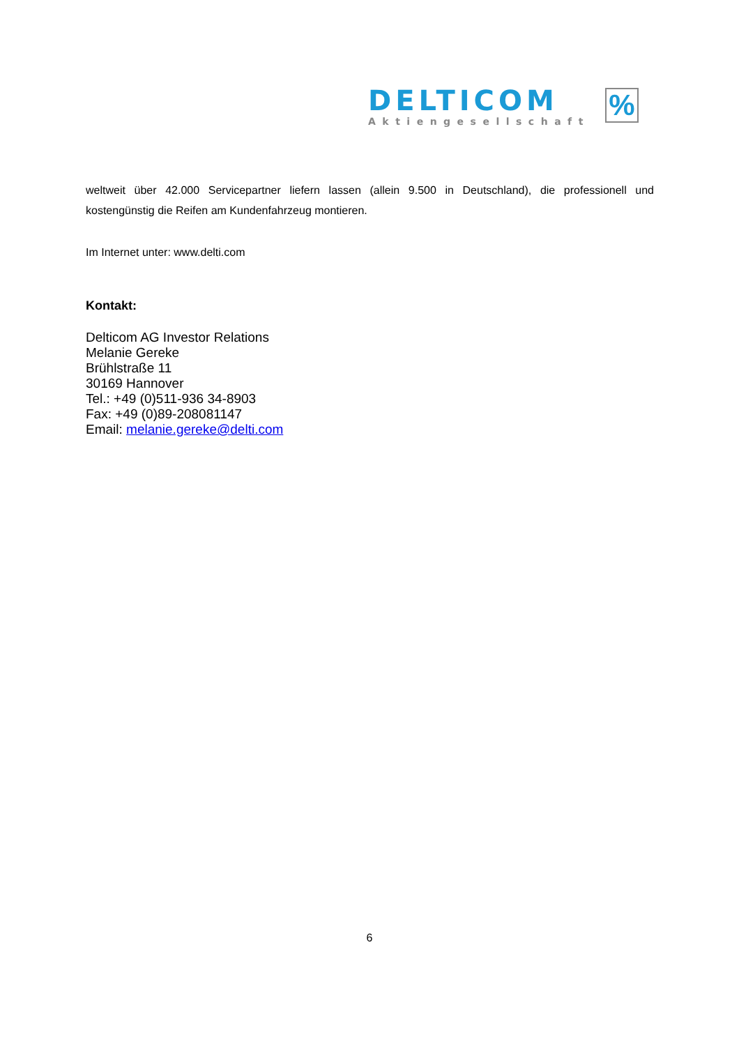DELTICOM
Aktiengesellschaft
%
weltweit über 42.000 Servicepartner liefern lassen (allein 9.500 in Deutschland), die professionell und kostengünstig die Reifen am Kundenfahrzeug montieren.
Im Internet unter: www.delti.com
Kontakt:
Delticom AG Investor Relations
Melanie Gereke
Brühlstraße 11
30169 Hannover
Tel.: +49 (0)511-936 34-8903
Fax: +49 (0)89-208081147
Email: melanie.gereke@delti.com
6